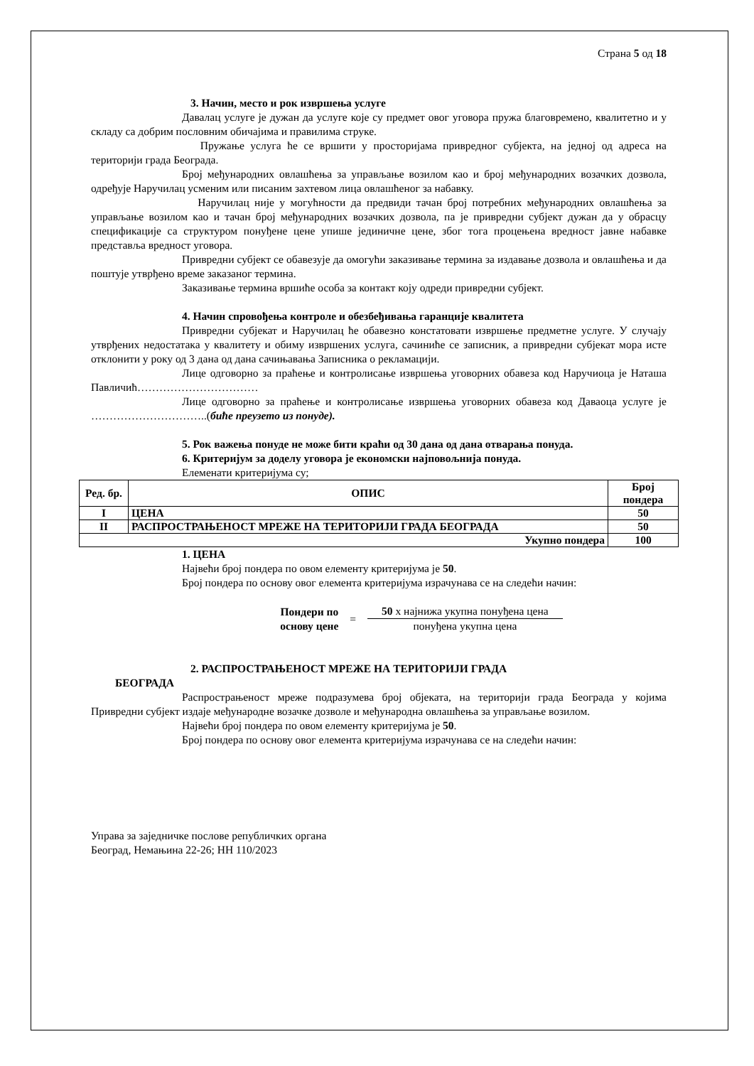Страна 5 од 18
3. Начин, место и рок извршења услуге
Давалац услуге је дужан да услуге које су предмет овог уговора пружа благовремено, квалитетно и у складу са добрим пословним обичајима и правилима струке.
Пружање услуга ће се вршити у просторијама привредног субјекта, на једној од адреса на територији града Београда.
Број међународних овлашћења за управљање возилом као и број међународних возачких дозвола, одређује Наручилац усменим или писаним захтевом лица овлашћеног за набавку.
Наручилац није у могућности да предвиди тачан број потребних међународних овлашћења за управљање возилом као и тачан број међународних возачких дозвола, па је привредни субјект дужан да у обрасцу спецификације са структуром понуђене цене упише јединичне цене, због тога процењена вредност јавне набавке представља вредност уговора.
Привредни субјект се обавезује да омогући заказивање термина за издавање дозвола и овлашћења и да поштује утврђено време заказаног термина.
Заказивање термина вршиће особа за контакт коју одреди привредни субјект.
4. Начин спровођења контроле и обезбеђивања гаранције квалитета
Привредни субјекат и Наручилац ће обавезно констатовати извршење предметне услуге. У случају утврђених недостатака у квалитету и обиму извршених услуга, сачиниће се записник, а привредни субјекат мора исте отклонити у року од 3 дана од дана сачињавања Записника о рекламацији.
Лице одговорно за праћење и контролисање извршења уговорних обавеза код Наручиоца је Наташа Павличић……………………………
Лице одговорно за праћење и контролисање извршења уговорних обавеза код Даваоца услуге је …………………………..(биће преузето из понуде).
5. Рок важења понуде не може бити краћи од 30 дана од дана отварања понуда.
6. Критеријум за доделу уговора је економски најповољнија понуда.
Елеменати критеријума су;
| Ред. бр. | ОПИС | Број пондера |
| --- | --- | --- |
| I | ЦЕНА | 50 |
| II | РАСПРОСТРАЊЕНОСТ МРЕЖЕ НА ТЕРИТОРИЈИ ГРАДА БЕОГРАДА | 50 |
| Укупно пондера | | 100 |
1. ЦЕНА
Највећи број пондера по овом елементу критеријума је 50.
Број пондера по основу овог елемента критеријума израчунава се на следећи начин:
Пондери по
основу цене
=
50 х најнижа укупна понуђена цена
понуђена укупна цена
2. РАСПРОСТРАЊЕНОСТ МРЕЖЕ НА ТЕРИТОРИЈИ ГРАДА
БЕОГРАДА
Распрострањеност мреже подразумева број објеката, на територији града Београда у којима Привредни субјект издаје међународне возачке дозволе и међународна овлашћења за управљање возилом.
Највећи број пондера по овом елементу критеријума је 50.
Број пондера по основу овог елемента критеријума израчунава се на следећи начин:
Управа за заједничке послове републичких органа
Београд, Немањина 22-26; НН 110/2023